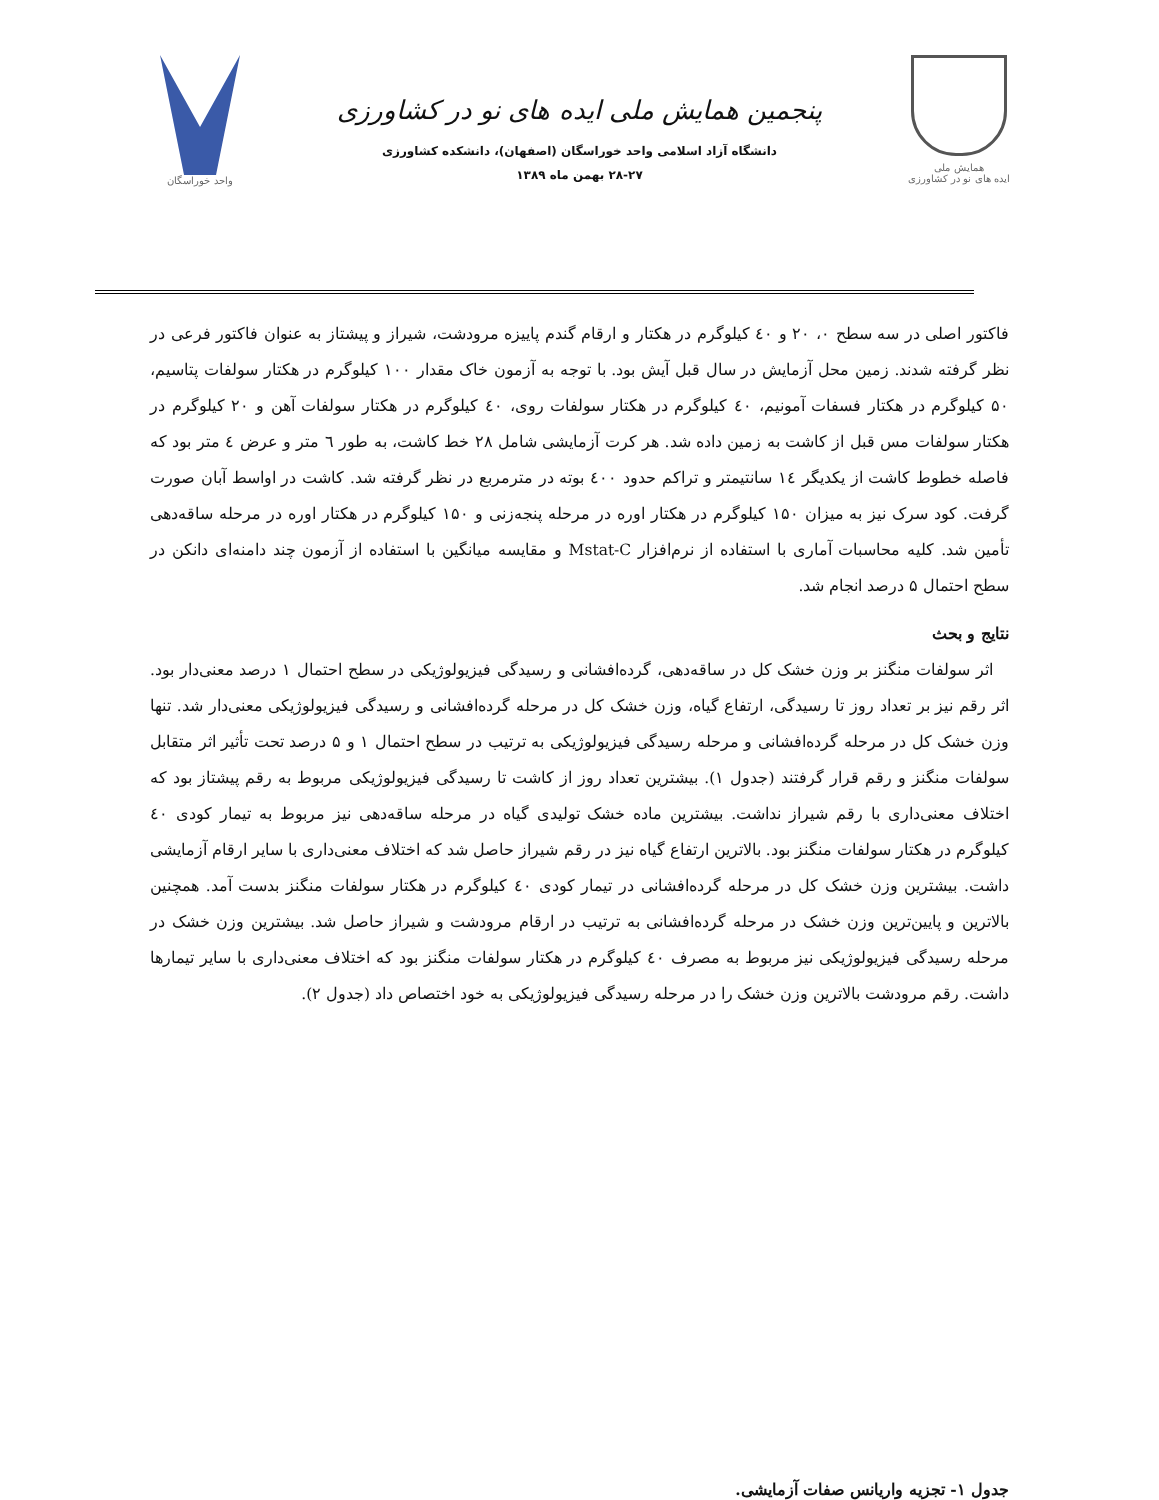همایش ملی
ایده های نو در کشاورزی
پنجمین همایش ملی ایده های نو در کشاورزی
دانشگاه آزاد اسلامی واحد خوراسگان (اصفهان)، دانشکده کشاورزی
۲۸-۲۷ بهمن ماه ۱۳۸۹
واحد خوراسگان
فاکتور اصلی در سه سطح ۰، ۲۰ و ٤۰ کیلوگرم در هکتار و ارقام گندم پاییزه مرودشت، شیراز و پیشتاز به عنوان فاکتور فرعی در نظر گرفته شدند. زمین محل آزمایش در سال قبل آیش بود. با توجه به آزمون خاک مقدار ۱۰۰ کیلوگرم در هکتار سولفات پتاسیم، ۵۰ کیلوگرم در هکتار فسفات آمونیم، ٤۰ کیلوگرم در هکتار سولفات روی، ٤۰ کیلوگرم در هکتار سولفات آهن و ۲۰ کیلوگرم در هکتار سولفات مس قبل از کاشت به زمین داده شد. هر کرت آزمایشی شامل ۲۸ خط کاشت، به طور ٦ متر و عرض ٤ متر بود که فاصله خطوط کاشت از یکدیگر ١٤ سانتیمتر و تراکم حدود ٤۰۰ بوته در مترمربع در نظر گرفته شد. کاشت در اواسط آبان صورت گرفت. کود سرک نیز به میزان ۱۵۰ کیلوگرم در هکتار اوره در مرحله پنجه‌زنی و ۱۵۰ کیلوگرم در هکتار اوره در مرحله ساقه‌دهی تأمین شد. کلیه محاسبات آماری با استفاده از نرم‌افزار Mstat-C و مقایسه میانگین با استفاده از آزمون چند دامنه‌ای دانکن در سطح احتمال ۵ درصد انجام شد.
نتایج و بحث
اثر سولفات منگنز بر وزن خشک کل در ساقه‌دهی، گرده‌افشانی و رسیدگی فیزیولوژیکی در سطح احتمال ۱ درصد معنی‌دار بود. اثر رقم نیز بر تعداد روز تا رسیدگی، ارتفاع گیاه، وزن خشک کل در مرحله گرده‌افشانی و رسیدگی فیزیولوژیکی معنی‌دار شد. تنها وزن خشک کل در مرحله گرده‌افشانی و مرحله رسیدگی فیزیولوژیکی به ترتیب در سطح احتمال ۱ و ۵ درصد تحت تأثیر اثر متقابل سولفات منگنز و رقم قرار گرفتند (جدول ۱). بیشترین تعداد روز از کاشت تا رسیدگی فیزیولوژیکی مربوط به رقم پیشتاز بود که اختلاف معنی‌داری با رقم شیراز نداشت. بیشترین ماده خشک تولیدی گیاه در مرحله ساقه‌دهی نیز مربوط به تیمار کودی ٤۰ کیلوگرم در هکتار سولفات منگنز بود. بالاترین ارتفاع گیاه نیز در رقم شیراز حاصل شد که اختلاف معنی‌داری با سایر ارقام آزمایشی داشت. بیشترین وزن خشک کل در مرحله گرده‌افشانی در تیمار کودی ٤۰ کیلوگرم در هکتار سولفات منگنز بدست آمد. همچنین بالاترین و پایین‌ترین وزن خشک در مرحله گرده‌افشانی به ترتیب در ارقام مرودشت و شیراز حاصل شد. بیشترین وزن خشک در مرحله رسیدگی فیزیولوژیکی نیز مربوط به مصرف ٤۰ کیلوگرم در هکتار سولفات منگنز بود که اختلاف معنی‌داری با سایر تیمارها داشت. رقم مرودشت بالاترین وزن خشک را در مرحله رسیدگی فیزیولوژیکی به خود اختصاص داد (جدول ۲).
جدول ۱- تجزیه واریانس صفات آزمایشی.